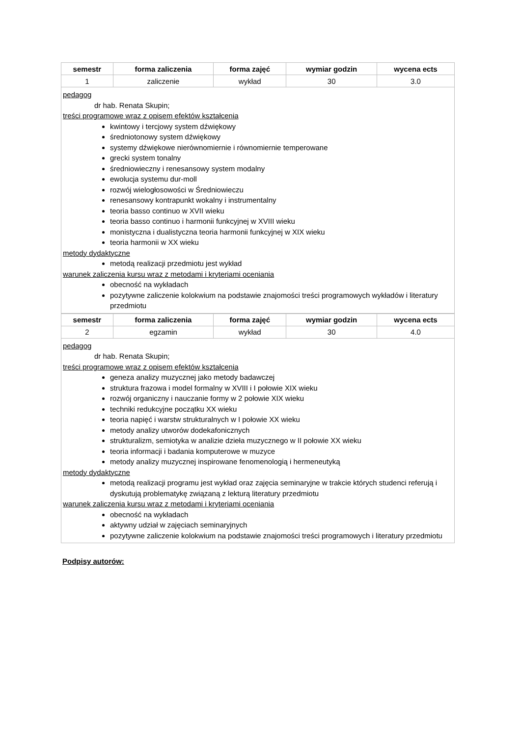| semestr | forma zaliczenia | forma zajęć | wymiar godzin | wycena ects |
| --- | --- | --- | --- | --- |
| 1 | zaliczenie | wykład | 30 | 3.0 |
pedagog
dr hab. Renata Skupin;
treści programowe wraz z opisem efektów kształcenia
kwintowy i tercjowy system dźwiękowy
średniotonowy system dźwiękowy
systemy dźwiękowe nierównomiernie i równomiernie temperowane
grecki system tonalny
średniowieczny i renesansowy system modalny
ewolucja systemu dur-moll
rozwój wielogłosowości w Średniowieczu
renesansowy kontrapunkt wokalny i instrumentalny
teoria basso continuo w XVII wieku
teoria basso continuo i harmonii funkcyjnej w XVIII wieku
monistyczna i dualistyczna teoria harmonii funkcyjnej w XIX wieku
teoria harmonii w XX wieku
metody dydaktyczne
metodą realizacji przedmiotu jest wykład
warunek zaliczenia kursu wraz z metodami i kryteriami oceniania
obecność na wykładach
pozytywne zaliczenie kolokwium na podstawie znajomości treści programowych wykładów i literatury przedmiotu
| semestr | forma zaliczenia | forma zajęć | wymiar godzin | wycena ects |
| --- | --- | --- | --- | --- |
| 2 | egzamin | wykład | 30 | 4.0 |
pedagog
dr hab. Renata Skupin;
treści programowe wraz z opisem efektów kształcenia
geneza analizy muzycznej jako metody badawczej
struktura frazowa i model formalny w XVIII i I połowie XIX wieku
rozwój organiczny i nauczanie formy w 2 połowie XIX wieku
techniki redukcyjne początku XX wieku
teoria napięć i warstw strukturalnych w I połowie XX wieku
metody analizy utworów dodekafonicznych
strukturalizm, semiotyka w analizie dzieła muzycznego w II połowie XX wieku
teoria informacji i badania komputerowe w muzyce
metody analizy muzycznej inspirowane fenomenologią i hermeneutyką
metody dydaktyczne
metodą realizacji programu jest wykład oraz zajęcia seminaryjne w trakcie których studenci referują i dyskutują problematykę związaną z lekturą literatury przedmiotu
warunek zaliczenia kursu wraz z metodami i kryteriami oceniania
obecność na wykładach
aktywny udział w zajęciach seminaryjnych
pozytywne zaliczenie kolokwium na podstawie znajomości treści programowych i literatury przedmiotu
Podpisy autorów: